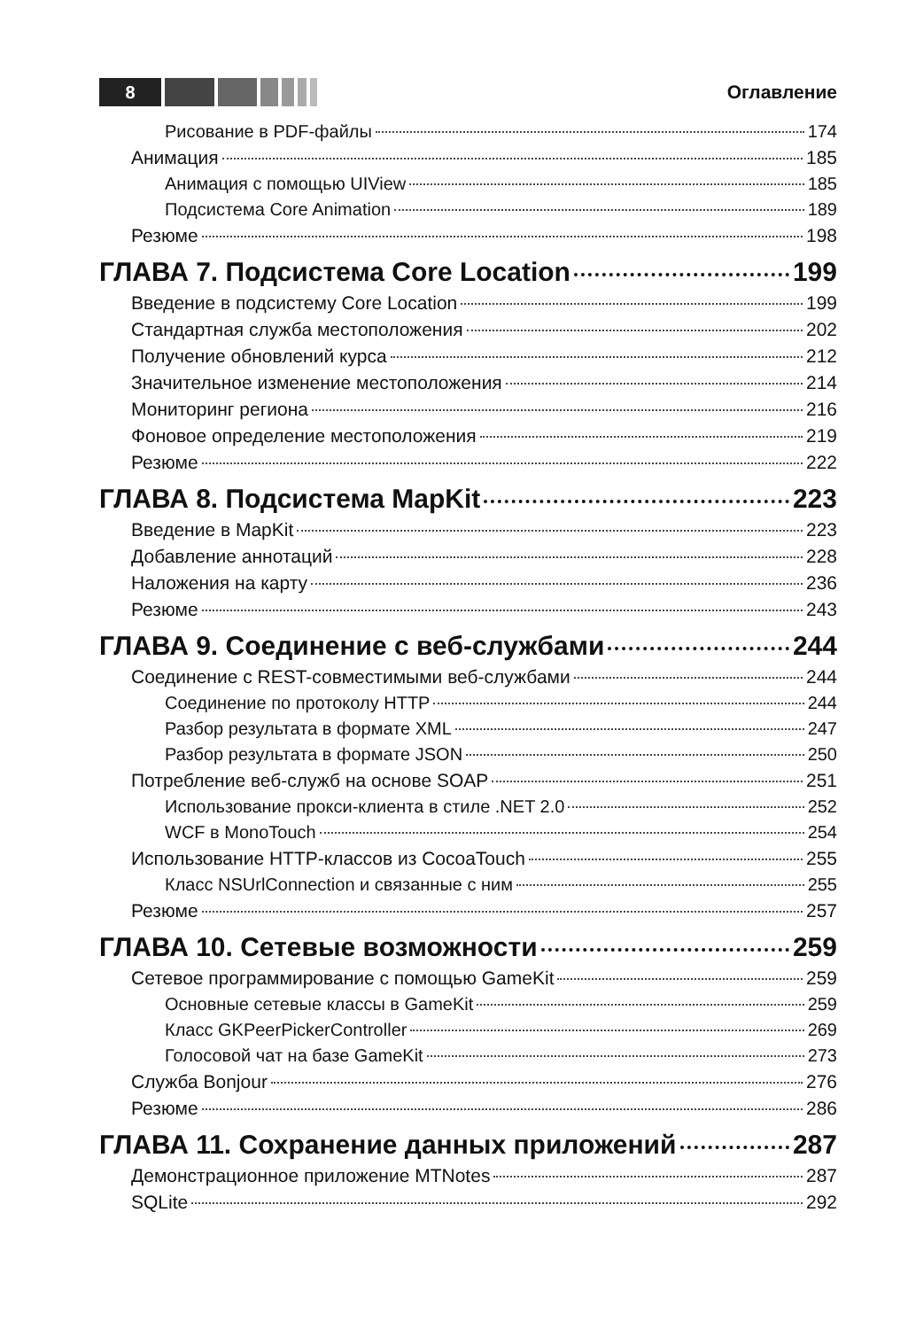8
Оглавление
Рисование в PDF-файлы 174
Анимация 185
Анимация с помощью UIView 185
Подсистема Core Animation 189
Резюме 198
ГЛАВА 7. Подсистема Core Location 199
Введение в подсистему Core Location 199
Стандартная служба местоположения 202
Получение обновлений курса 212
Значительное изменение местоположения 214
Мониторинг региона 216
Фоновое определение местоположения 219
Резюме 222
ГЛАВА 8. Подсистема MapKit 223
Введение в MapKit 223
Добавление аннотаций 228
Наложения на карту 236
Резюме 243
ГЛАВА 9. Соединение с веб-службами 244
Соединение с REST-совместимыми веб-службами 244
Соединение по протоколу HTTP 244
Разбор результата в формате XML 247
Разбор результата в формате JSON 250
Потребление веб-служб на основе SOAP 251
Использование прокси-клиента в стиле .NET 2.0 252
WCF в MonoTouch 254
Использование HTTP-классов из CocoaTouch 255
Класс NSUrlConnection и связанные с ним 255
Резюме 257
ГЛАВА 10. Сетевые возможности 259
Сетевое программирование с помощью GameKit 259
Основные сетевые классы в GameKit 259
Класс GKPeerPickerController 269
Голосовой чат на базе GameKit 273
Служба Bonjour 276
Резюме 286
ГЛАВА 11. Сохранение данных приложений 287
Демонстрационное приложение MTNotes 287
SQLite 292